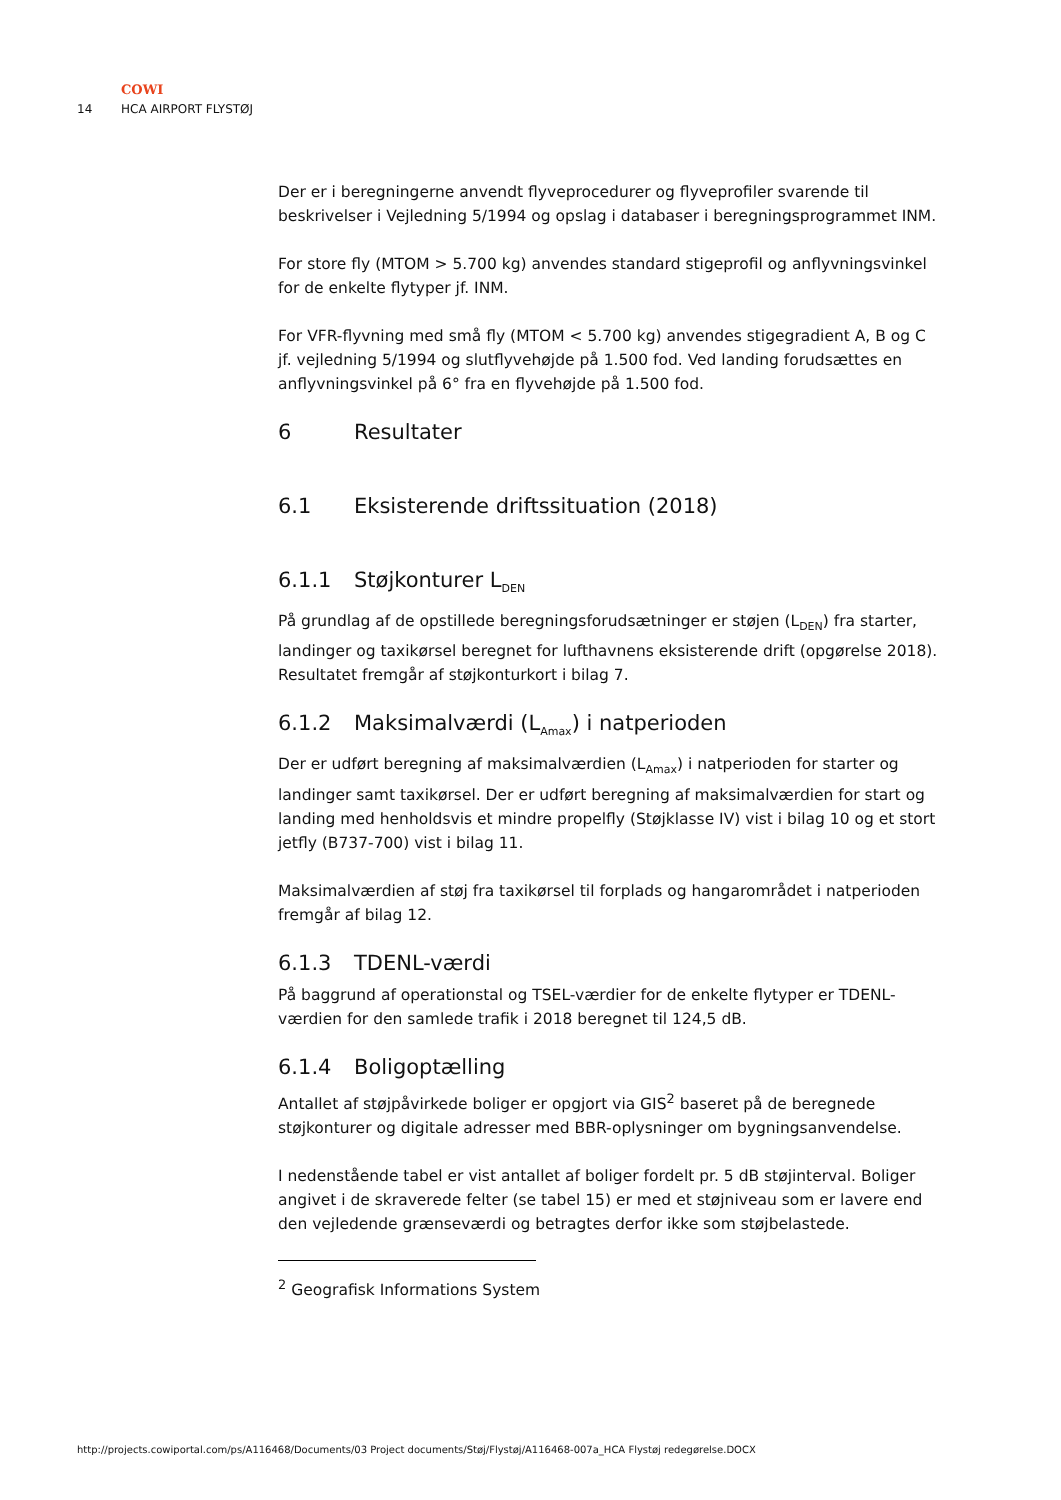COWI
14 HCA AIRPORT FLYSTØJ
Der er i beregningerne anvendt flyveprocedurer og flyveprofiler svarende til beskrivelser i Vejledning 5/1994 og opslag i databaser i beregningsprogrammet INM.
For store fly (MTOM > 5.700 kg) anvendes standard stigeprofil og anflyvningsvinkel for de enkelte flytyper jf. INM.
For VFR-flyvning med små fly (MTOM < 5.700 kg) anvendes stigegradient A, B og C jf. vejledning 5/1994 og slutflyvehøjde på 1.500 fod. Ved landing forudsættes en anflyvningsvinkel på 6° fra en flyvehøjde på 1.500 fod.
6 Resultater
6.1 Eksisterende driftssituation (2018)
6.1.1 Støjkonturer L<sub>DEN</sub>
På grundlag af de opstillede beregningsforudsætninger er støjen (L<sub>DEN</sub>) fra starter, landinger og taxikørsel beregnet for lufthavnens eksisterende drift (opgørelse 2018). Resultatet fremgår af støjkonturkort i bilag 7.
6.1.2 Maksimalværdi (L<sub>Amax</sub>) i natperioden
Der er udført beregning af maksimalværdien (L<sub>Amax</sub>) i natperioden for starter og landinger samt taxikørsel. Der er udført beregning af maksimalværdien for start og landing med henholdsvis et mindre propelfly (Støjklasse IV) vist i bilag 10 og et stort jetfly (B737-700) vist i bilag 11.
Maksimalværdien af støj fra taxikørsel til forplads og hangarområdet i natperioden fremgår af bilag 12.
6.1.3 TDENL-værdi
På baggrund af operationstal og TSEL-værdier for de enkelte flytyper er TDENL-værdien for den samlede trafik i 2018 beregnet til 124,5 dB.
6.1.4 Boligoptælling
Antallet af støjpåvirkede boliger er opgjort via GIS<sup>2</sup> baseret på de beregnede støjkonturer og digitale adresser med BBR-oplysninger om bygningsanvendelse.
I nedenstående tabel er vist antallet af boliger fordelt pr. 5 dB støjinterval. Boliger angivet i de skraverede felter (se tabel 15) er med et støjniveau som er lavere end den vejledende grænseværdi og betragtes derfor ikke som støjbelastede.
<sup>2</sup> Geografisk Informations System
http://projects.cowiportal.com/ps/A116468/Documents/03 Project documents/Støj/Flystøj/A116468-007a_HCA Flystøj redegørelse.DOCX